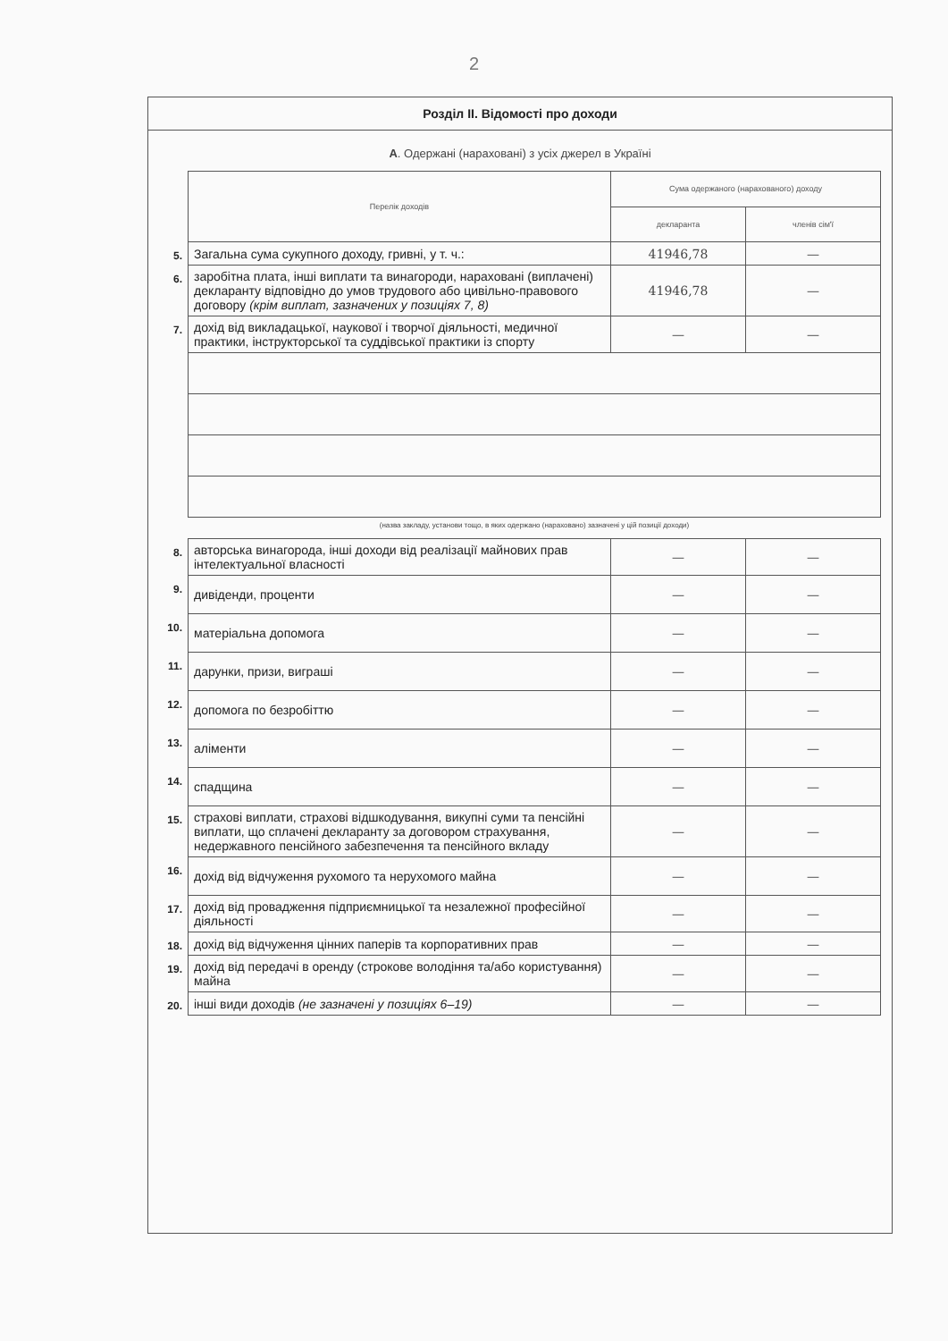2
Розділ II. Відомості про доходи
А. Одержані (нараховані) з усіх джерел в Україні
| | Перелік доходів | Сума одержаного (нарахованого) доходу | |
| | | декларанта | членів сім'ї |
| 5. | Загальна сума сукупного доходу, гривні, у т. ч.: | 41946,78 | — |
| 6. | заробітна плата, інші виплати та винагороди, нараховані (виплачені) декларанту відповідно до умов трудового або цивільно-правового договору (крім виплат, зазначених у позиціях 7, 8) | 41946,78 | — |
| 7. | дохід від викладацької, наукової і творчої діяльності, медичної практики, інструкторської та суддівської практики із спорту | — | — |
| | (назва закладу, установи тощо, в яких одержано (нараховано) зазначені у цій позиції доходи) | | |
| 8. | авторська винагорода, інші доходи від реалізації майнових прав інтелектуальної власності | — | — |
| 9. | дивіденди, проценти | — | — |
| 10. | матеріальна допомога | — | — |
| 11. | дарунки, призи, виграші | — | — |
| 12. | допомога по безробіттю | — | — |
| 13. | аліменти | — | — |
| 14. | спадщина | — | — |
| 15. | страхові виплати, страхові відшкодування, викупні суми та пенсійні виплати, що сплачені декларанту за договором страхування, недержавного пенсійного забезпечення та пенсійного вкладу | — | — |
| 16. | дохід від відчуження рухомого та нерухомого майна | — | — |
| 17. | дохід від провадження підприємницької та незалежної професійної діяльності | — | — |
| 18. | дохід від відчуження цінних паперів та корпоративних прав | — | — |
| 19. | дохід від передачі в оренду (строкове володіння та/або користування) майна | — | — |
| 20. | інші види доходів (не зазначені у позиціях 6–19) | — | — |